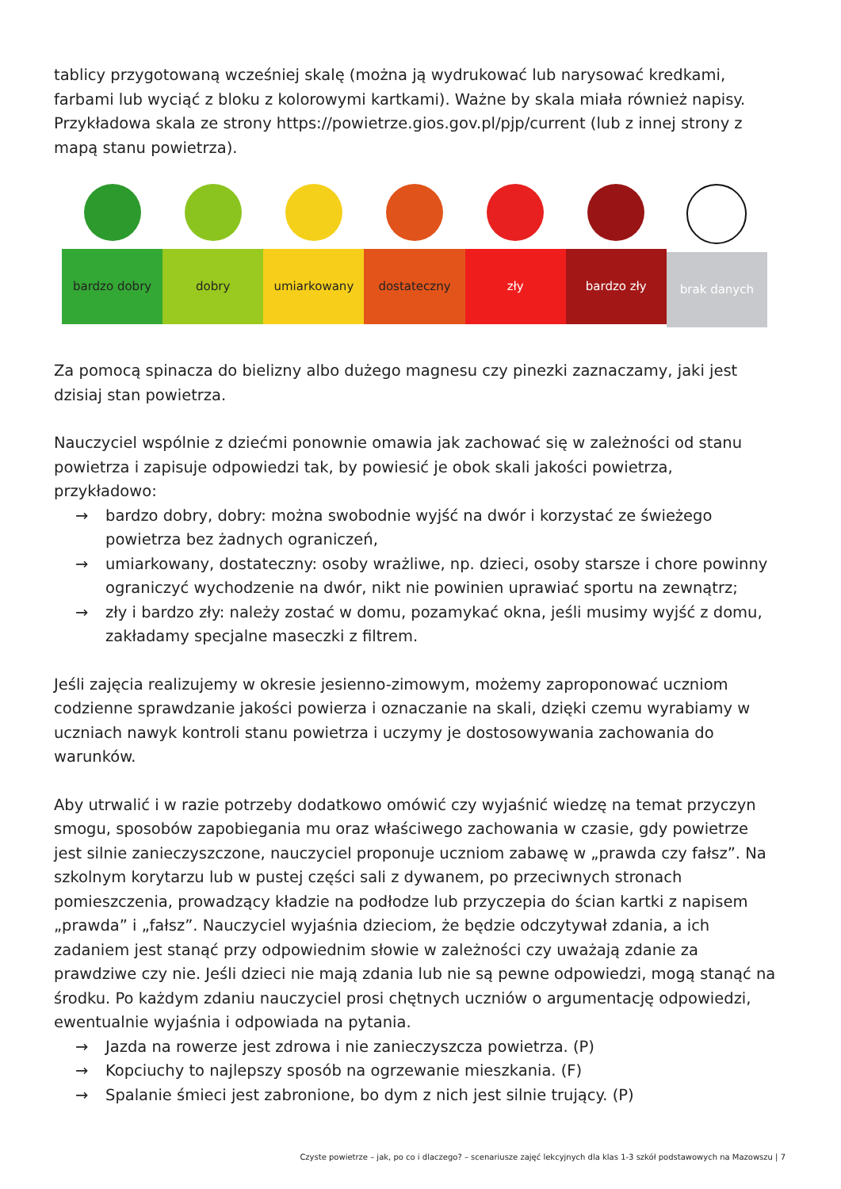tablicy przygotowaną wcześniej skalę (można ją wydrukować lub narysować kredkami, farbami lub wyciąć z bloku z kolorowymi kartkami). Ważne by skala miała również napisy. Przykładowa skala ze strony https://powietrze.gios.gov.pl/pjp/current (lub z innej strony z mapą stanu powietrza).
bardzo dobry dobry umiarkowany dostateczny zły bardzo zły brak danych
Za pomocą spinacza do bielizny albo dużego magnesu czy pinezki zaznaczamy, jaki jest dzisiaj stan powietrza.
Nauczyciel wspólnie z dziećmi ponownie omawia jak zachować się w zależności od stanu powietrza i zapisuje odpowiedzi tak, by powiesić je obok skali jakości powietrza, przykładowo:
→ bardzo dobry, dobry: można swobodnie wyjść na dwór i korzystać ze świeżego powietrza bez żadnych ograniczeń,
→ umiarkowany, dostateczny: osoby wrażliwe, np. dzieci, osoby starsze i chore powinny ograniczyć wychodzenie na dwór, nikt nie powinien uprawiać sportu na zewnątrz;
→ zły i bardzo zły: należy zostać w domu, pozamykać okna, jeśli musimy wyjść z domu, zakładamy specjalne maseczki z filtrem.
Jeśli zajęcia realizujemy w okresie jesienno-zimowym, możemy zaproponować uczniom codzienne sprawdzanie jakości powierza i oznaczanie na skali, dzięki czemu wyrabiamy w uczniach nawyk kontroli stanu powietrza i uczymy je dostosowywania zachowania do warunków.
Aby utrwalić i w razie potrzeby dodatkowo omówić czy wyjaśnić wiedzę na temat przyczyn smogu, sposobów zapobiegania mu oraz właściwego zachowania w czasie, gdy powietrze jest silnie zanieczyszczone, nauczyciel proponuje uczniom zabawę w „prawda czy fałsz”. Na szkolnym korytarzu lub w pustej części sali z dywanem, po przeciwnych stronach pomieszczenia, prowadzący kładzie na podłodze lub przyczepia do ścian kartki z napisem „prawda” i „fałsz”. Nauczyciel wyjaśnia dzieciom, że będzie odczytywał zdania, a ich zadaniem jest stanąć przy odpowiednim słowie w zależności czy uważają zdanie za prawdziwe czy nie. Jeśli dzieci nie mają zdania lub nie są pewne odpowiedzi, mogą stanąć na środku. Po każdym zdaniu nauczyciel prosi chętnych uczniów o argumentację odpowiedzi, ewentualnie wyjaśnia i odpowiada na pytania.
→ Jazda na rowerze jest zdrowa i nie zanieczyszcza powietrza. (P)
→ Kopciuchy to najlepszy sposób na ogrzewanie mieszkania. (F)
→ Spalanie śmieci jest zabronione, bo dym z nich jest silnie trujący. (P)
Czyste powietrze – jak, po co i dlaczego? – scenariusze zajęć lekcyjnych dla klas 1-3 szkół podstawowych na Mazowszu | 7